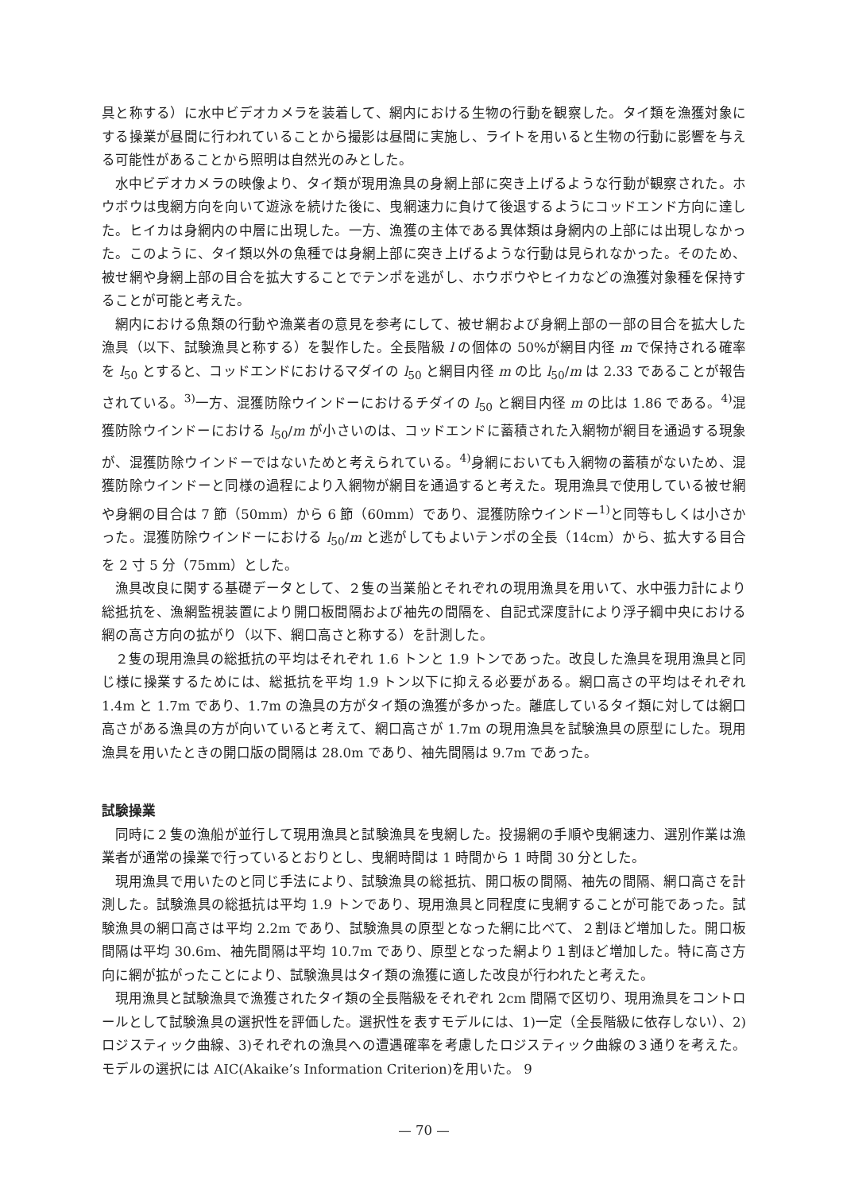具と称する）に水中ビデオカメラを装着して、網内における生物の行動を観察した。タイ類を漁獲対象にする操業が昼間に行われていることから撮影は昼間に実施し、ライトを用いると生物の行動に影響を与える可能性があることから照明は自然光のみとした。
水中ビデオカメラの映像より、タイ類が現用漁具の身網上部に突き上げるような行動が観察された。ホウボウは曳網方向を向いて遊泳を続けた後に、曳網速力に負けて後退するようにコッドエンド方向に達した。ヒイカは身網内の中層に出現した。一方、漁獲の主体である異体類は身網内の上部には出現しなかった。このように、タイ類以外の魚種では身網上部に突き上げるような行動は見られなかった。そのため、被せ網や身網上部の目合を拡大することでテンポを逃がし、ホウボウやヒイカなどの漁獲対象種を保持することが可能と考えた。
網内における魚類の行動や漁業者の意見を参考にして、被せ網および身網上部の一部の目合を拡大した漁具（以下、試験漁具と称する）を製作した。全長階級 l の個体の 50%が網目内径 m で保持される確率を l<sub>50</sub> とすると、コッドエンドにおけるマダイの l<sub>50</sub> と網目内径 m の比 l<sub>50</sub>/m は 2.33 であることが報告されている。<sup>3)</sup>一方、混獲防除ウインドーにおけるチダイの l<sub>50</sub> と網目内径 m の比は 1.86 である。<sup>4)</sup>混獲防除ウインドーにおける l<sub>50</sub>/m が小さいのは、コッドエンドに蓄積された入網物が網目を通過する現象が、混獲防除ウインドーではないためと考えられている。<sup>4)</sup>身網においても入網物の蓄積がないため、混獲防除ウインドーと同様の過程により入網物が網目を通過すると考えた。現用漁具で使用している被せ網や身網の目合は 7 節（50mm）から 6 節（60mm）であり、混獲防除ウインドー<sup>1)</sup>と同等もしくは小さかった。混獲防除ウインドーにおける l<sub>50</sub>/m と逃がしてもよいテンポの全長（14cm）から、拡大する目合を 2 寸 5 分（75mm）とした。
漁具改良に関する基礎データとして、２隻の当業船とそれぞれの現用漁具を用いて、水中張力計により総抵抗を、漁網監視装置により開口板間隔および袖先の間隔を、自記式深度計により浮子綱中央における網の高さ方向の拡がり（以下、網口高さと称する）を計測した。
２隻の現用漁具の総抵抗の平均はそれぞれ 1.6 トンと 1.9 トンであった。改良した漁具を現用漁具と同じ様に操業するためには、総抵抗を平均 1.9 トン以下に抑える必要がある。網口高さの平均はそれぞれ 1.4m と 1.7m であり、1.7m の漁具の方がタイ類の漁獲が多かった。離底しているタイ類に対しては網口高さがある漁具の方が向いていると考えて、網口高さが 1.7m の現用漁具を試験漁具の原型にした。現用漁具を用いたときの開口版の間隔は 28.0m であり、袖先間隔は 9.7m であった。
試験操業
同時に２隻の漁船が並行して現用漁具と試験漁具を曳網した。投揚網の手順や曳網速力、選別作業は漁業者が通常の操業で行っているとおりとし、曳網時間は 1 時間から 1 時間 30 分とした。
現用漁具で用いたのと同じ手法により、試験漁具の総抵抗、開口板の間隔、袖先の間隔、網口高さを計測した。試験漁具の総抵抗は平均 1.9 トンであり、現用漁具と同程度に曳網することが可能であった。試験漁具の網口高さは平均 2.2m であり、試験漁具の原型となった網に比べて、２割ほど増加した。開口板間隔は平均 30.6m、袖先間隔は平均 10.7m であり、原型となった網より１割ほど増加した。特に高さ方向に網が拡がったことにより、試験漁具はタイ類の漁獲に適した改良が行われたと考えた。
現用漁具と試験漁具で漁獲されたタイ類の全長階級をそれぞれ 2cm 間隔で区切り、現用漁具をコントロールとして試験漁具の選択性を評価した。選択性を表すモデルには、1)一定（全長階級に依存しない）、2)ロジスティック曲線、3)それぞれの漁具への遭遇確率を考慮したロジスティック曲線の３通りを考えた。モデルの選択には AIC(Akaike’s Information Criterion)を用いた。 9
— 70 —